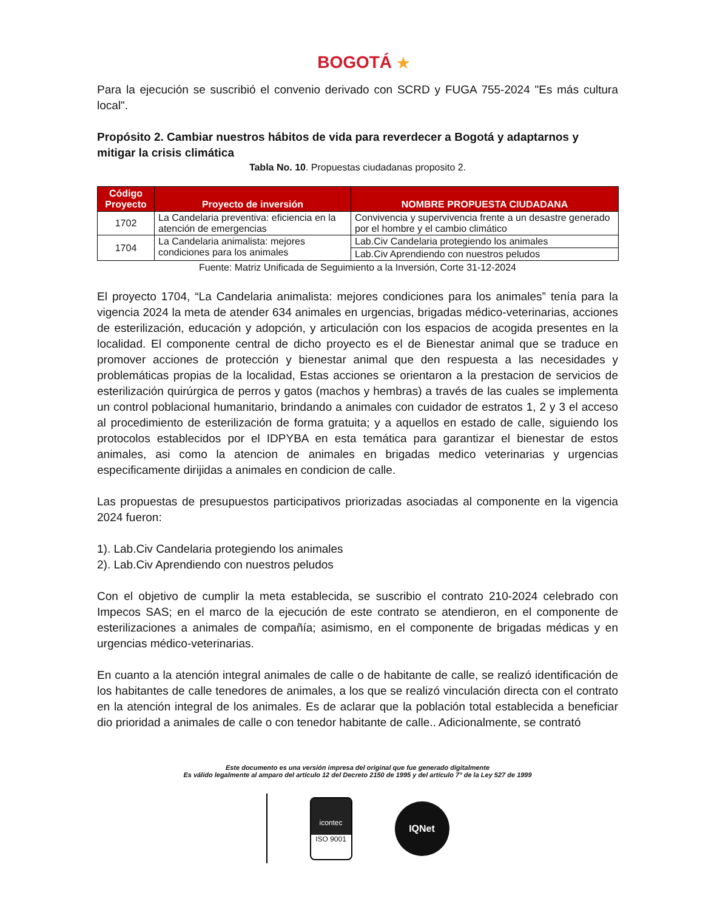BOGOTÁ ★
Para la ejecución se suscribió el convenio derivado con SCRD y FUGA 755-2024 "Es más cultura local".
Propósito 2. Cambiar nuestros hábitos de vida para reverdecer a Bogotá y adaptarnos y mitigar la crisis climática
Tabla No. 10. Propuestas ciudadanas proposito 2.
| Código Proyecto | Proyecto de inversión | NOMBRE PROPUESTA CIUDADANA |
| --- | --- | --- |
| 1702 | La Candelaria preventiva: eficiencia en la atención de emergencias | Convivencia y supervivencia frente a un desastre generado por el hombre y el cambio climático |
| 1704 | La Candelaria animalista: mejores condiciones para los animales | Lab.Civ Candelaria protegiendo los animales |
| | | Lab.Civ Aprendiendo con nuestros peludos |
Fuente: Matriz Unificada de Seguimiento a la Inversión, Corte 31-12-2024
El proyecto 1704, “La Candelaria animalista: mejores condiciones para los animales” tenía para la vigencia 2024 la meta de atender 634 animales en urgencias, brigadas médico-veterinarias, acciones de esterilización, educación y adopción, y articulación con los espacios de acogida presentes en la localidad. El componente central de dicho proyecto es el de Bienestar animal que se traduce en promover acciones de protección y bienestar animal que den respuesta a las necesidades y problemáticas propias de la localidad, Estas acciones se orientaron a la prestacion de servicios de esterilización quirúrgica de perros y gatos (machos y hembras) a través de las cuales se implementa un control poblacional humanitario, brindando a animales con cuidador de estratos 1, 2 y 3 el acceso al procedimiento de esterilización de forma gratuita; y a aquellos en estado de calle, siguiendo los protocolos establecidos por el IDPYBA en esta temática para garantizar el bienestar de estos animales, asi como la atencion de animales en brigadas medico veterinarias y urgencias especificamente dirijidas a animales en condicion de calle.
Las propuestas de presupuestos participativos priorizadas asociadas al componente en la vigencia 2024 fueron:
1). Lab.Civ Candelaria protegiendo los animales
2). Lab.Civ Aprendiendo con nuestros peludos
Con el objetivo de cumplir la meta establecida, se suscribio el contrato 210-2024 celebrado con Impecos SAS; en el marco de la ejecución de este contrato se atendieron, en el componente de esterilizaciones a animales de compañía; asimismo, en el componente de brigadas médicas y en urgencias médico-veterinarias.
En cuanto a la atención integral animales de calle o de habitante de calle, se realizó identificación de los habitantes de calle tenedores de animales, a los que se realizó vinculación directa con el contrato en la atención integral de los animales. Es de aclarar que la población total establecida a beneficiar dio prioridad a animales de calle o con tenedor habitante de calle.. Adicionalmente, se contrató
Este documento es una versión impresa del original que fue generado digitalmente
Es válido legalmente al amparo del artículo 12 del Decreto 2150 de 1995 y del artículo 7° de la Ley 527 de 1999
icontec
ISO 9001
IQNet